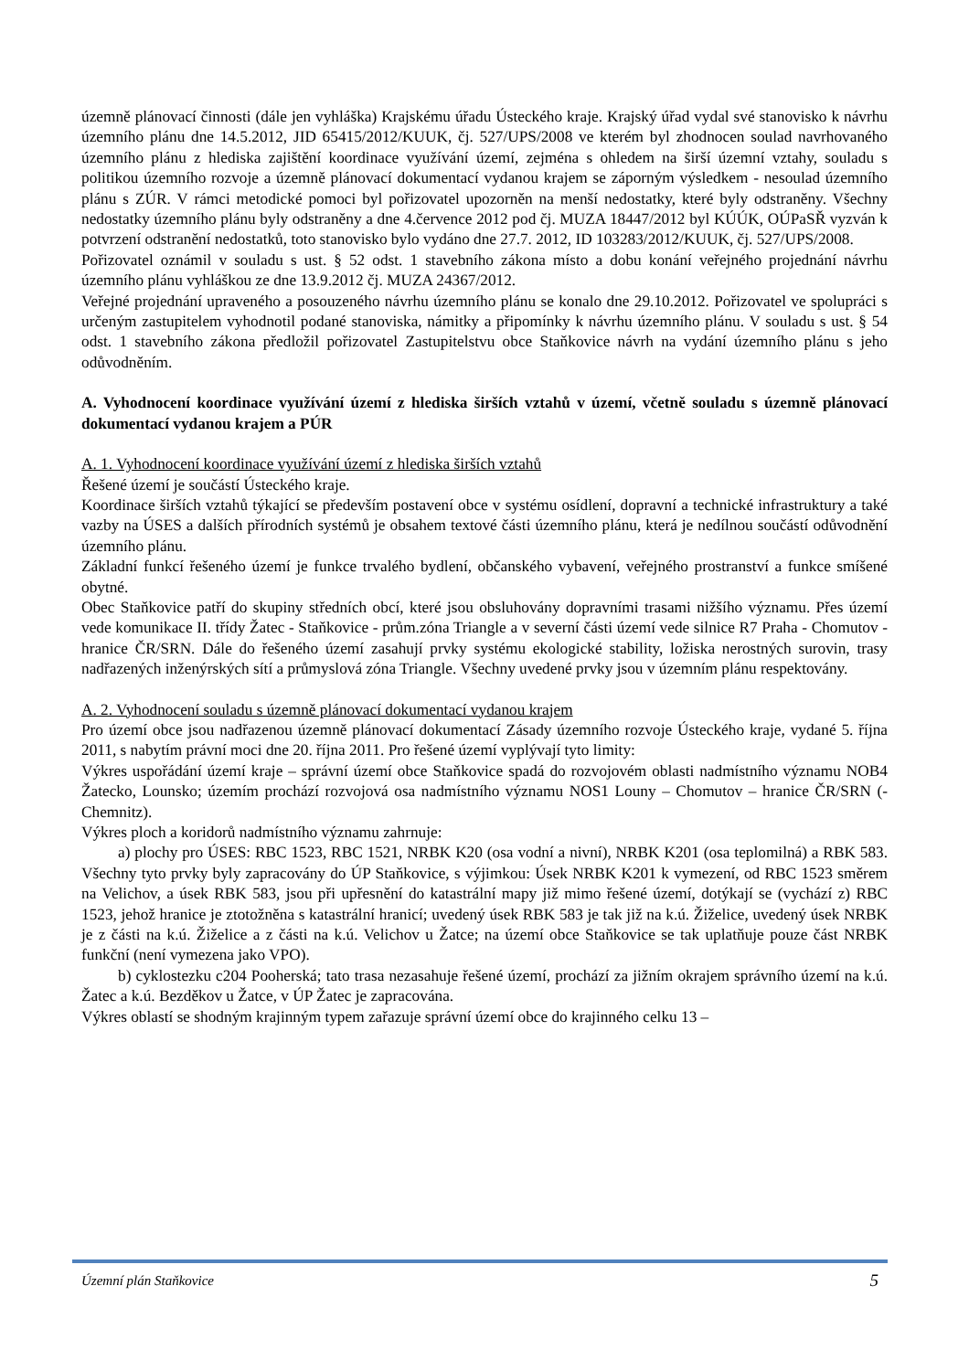územně plánovací činnosti (dále jen vyhláška) Krajskému úřadu Ústeckého kraje. Krajský úřad vydal své stanovisko k návrhu územního plánu dne 14.5.2012, JID 65415/2012/KUUK, čj. 527/UPS/2008 ve kterém byl zhodnocen soulad navrhovaného územního plánu z hlediska zajištění koordinace využívání území, zejména s ohledem na širší územní vztahy, souladu s politikou územního rozvoje a územně plánovací dokumentací vydanou krajem se záporným výsledkem - nesoulad územního plánu s ZÚR. V rámci metodické pomoci byl pořizovatel upozorněn na menší nedostatky, které byly odstraněny. Všechny nedostatky územního plánu byly odstraněny a dne 4.července 2012 pod čj. MUZA 18447/2012 byl KÚÚK, OÚPaSŘ vyzván k potvrzení odstranění nedostatků, toto stanovisko bylo vydáno dne 27.7. 2012, ID 103283/2012/KUUK, čj. 527/UPS/2008.
Pořizovatel oznámil v souladu s ust. § 52 odst. 1 stavebního zákona místo a dobu konání veřejného projednání návrhu územního plánu vyhláškou ze dne 13.9.2012 čj. MUZA 24367/2012.
Veřejné projednání upraveného a posouzeného návrhu územního plánu se konalo dne 29.10.2012. Pořizovatel ve spolupráci s určeným zastupitelem vyhodnotil podané stanoviska, námitky a připomínky k návrhu územního plánu. V souladu s ust. § 54 odst. 1 stavebního zákona předložil pořizovatel Zastupitelstvu obce Staňkovice návrh na vydání územního plánu s jeho odůvodněním.
A. Vyhodnocení koordinace využívání území z hlediska širších vztahů v území, včetně souladu s územně plánovací dokumentací vydanou krajem a PÚR
A. 1. Vyhodnocení koordinace využívání území z hlediska širších vztahů
Řešené území je součástí Ústeckého kraje.
Koordinace širších vztahů týkající se především postavení obce v systému osídlení, dopravní a technické infrastruktury a také vazby na ÚSES a dalších přírodních systémů je obsahem textové části územního plánu, která je nedílnou součástí odůvodnění územního plánu.
Základní funkcí řešeného území je funkce trvalého bydlení, občanského vybavení, veřejného prostranství a funkce smíšené obytné.
Obec Staňkovice patří do skupiny středních obcí, které jsou obsluhovány dopravními trasami nižšího významu. Přes území vede komunikace II. třídy Žatec - Staňkovice - prům.zóna Triangle a v severní části území vede silnice R7 Praha - Chomutov - hranice ČR/SRN. Dále do řešeného území zasahují prvky systému ekologické stability, ložiska nerostných surovin, trasy nadřazených inženýrských sítí a průmyslová zóna Triangle. Všechny uvedené prvky jsou v územním plánu respektovány.
A. 2. Vyhodnocení souladu s územně plánovací dokumentací vydanou krajem
Pro území obce jsou nadřazenou územně plánovací dokumentací Zásady územního rozvoje Ústeckého kraje, vydané 5. října 2011, s nabytím právní moci dne 20. října 2011. Pro řešené území vyplývají tyto limity:
Výkres uspořádání území kraje – správní území obce Staňkovice spadá do rozvojovém oblasti nadmístního významu NOB4 Žatecko, Lounsko; územím prochází rozvojová osa nadmístního významu NOS1 Louny – Chomutov – hranice ČR/SRN (-Chemnitz).
Výkres ploch a koridorů nadmístního významu zahrnuje:
a) plochy pro ÚSES: RBC 1523, RBC 1521, NRBK K20 (osa vodní a nivní), NRBK K201 (osa teplomilná) a RBK 583. Všechny tyto prvky byly zapracovány do ÚP Staňkovice, s výjimkou: Úsek NRBK K201 k vymezení, od RBC 1523 směrem na Velichov, a úsek RBK 583, jsou při upřesnění do katastrální mapy již mimo řešené území, dotýkají se (vychází z) RBC 1523, jehož hranice je ztotožněna s katastrální hranicí; uvedený úsek RBK 583 je tak již na k.ú. Žiželice, uvedený úsek NRBK je z části na k.ú. Žiželice a z části na k.ú. Velichov u Žatce; na území obce Staňkovice se tak uplatňuje pouze část NRBK funkční (není vymezena jako VPO).
b) cyklostezku c204 Pooherská; tato trasa nezasahuje řešené území, prochází za jižním okrajem správního území na k.ú. Žatec a k.ú. Bezděkov u Žatce, v ÚP Žatec je zapracována.
Výkres oblastí se shodným krajinným typem zařazuje správní území obce do krajinného celku 13 –
Územní plán Staňkovice 5